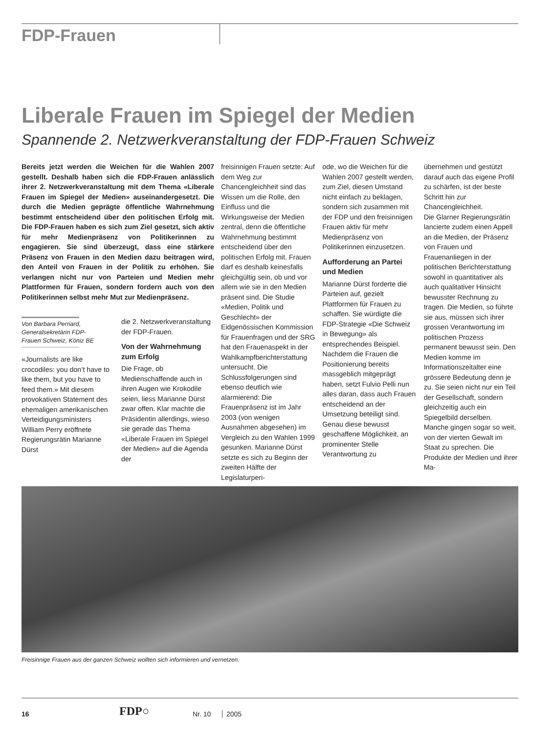FDP-Frauen
Liberale Frauen im Spiegel der Medien
Spannende 2. Netzwerkveranstaltung der FDP-Frauen Schweiz
Bereits jetzt werden die Weichen für die Wahlen 2007 gestellt. Deshalb haben sich die FDP-Frauen anlässlich ihrer 2. Netzwerkveranstaltung mit dem Thema «Liberale Frauen im Spiegel der Medien» auseinandergesetzt. Die durch die Medien geprägte öffentliche Wahrnehmung bestimmt entscheidend über den politischen Erfolg mit. Die FDP-Frauen haben es sich zum Ziel gesetzt, sich aktiv für mehr Medienpräsenz von Politikerinnen zu engagieren. Sie sind überzeugt, dass eine stärkere Präsenz von Frauen in den Medien dazu beitragen wird, den Anteil von Frauen in der Politik zu erhöhen. Sie verlangen nicht nur von Parteien und Medien mehr Plattformen für Frauen, sondern fordern auch von den Politikerinnen selbst mehr Mut zur Medienpräsenz.
Von Barbara Perriard,
Generalsekretärin FDP-
Frauen Schweiz, Köniz BE
«Journalists are like crocodiles: you don’t have to like them, but you have to feed them.» Mit diesem provokativen Statement des ehemaligen amerikanischen Verteidigungsministers William Perry eröffnete Regierungsrätin Marianne Dürst
die 2. Netzwerkveranstaltung der FDP-Frauen.
Von der Wahrnehmung zum Erfolg
Die Frage, ob Medienschaffende auch in ihren Augen wie Krokodile seien, liess Marianne Dürst zwar offen. Klar machte die Präsidentin allerdings, wieso sie gerade das Thema «Liberale Frauen im Spiegel der Medien» auf die Agenda der
freisinnigen Frauen setzte: Auf dem Weg zur Chancengleichheit sind das Wissen um die Rolle, den Einfluss und die Wirkungsweise der Medien zentral, denn die öffentliche Wahrnehmung bestimmt entscheidend über den politischen Erfolg mit. Frauen darf es deshalb keinesfalls gleichgültig sein, ob und vor allem wie sie in den Medien präsent sind. Die Studie «Medien, Politik und Geschlecht» der Eidgenössischen Kommission für Frauenfragen und der SRG hat den Frauenaspekt in der Wahlkampfberichterstattung untersucht. Die Schlussfolgerungen sind ebenso deutlich wie alarmierend: Die Frauenpräsenz ist im Jahr 2003 (von wenigen Ausnahmen abgesehen) im Vergleich zu den Wahlen 1999 gesunken. Marianne Dürst setzte es sich zu Beginn der zweiten Hälfte der Legislaturperi-
ode, wo die Weichen für die Wahlen 2007 gestellt werden, zum Ziel, diesen Umstand nicht einfach zu beklagen, sondern sich zusammen mit der FDP und den freisinnigen Frauen aktiv für mehr Medienpräsenz von Politikerinnen einzusetzen.
Aufforderung an Partei und Medien
Marianne Dürst forderte die Parteien auf, gezielt Plattformen für Frauen zu schaffen. Sie würdigte die FDP-Strategie «Die Schweiz in Bewegung» als entsprechendes Beispiel. Nachdem die Frauen die Positionierung bereits massgeblich mitgeprägt haben, setzt Fulvio Pelli nun alles daran, dass auch Frauen entscheidend an der Umsetzung beteiligt sind. Genau diese bewusst geschaffene Möglichkeit, an prominenter Stelle Verantwortung zu
übernehmen und gestützt darauf auch das eigene Profil zu schärfen, ist der beste Schritt hin zur Chancengleichheit.
Die Glarner Regierungsrätin lancierte zudem einen Appell an die Medien, der Präsenz von Frauen und Frauenanliegen in der politischen Berichterstattung sowohl in quantitativer als auch qualitativer Hinsicht bewusster Rechnung zu tragen. Die Medien, so führte sie aus, müssen sich ihrer grossen Verantwortung im politischen Prozess permanent bewusst sein. Den Medien komme im Informationszeitalter eine grössere Bedeutung denn je zu. Sie seien nicht nur ein Teil der Gesellschaft, sondern gleichzeitig auch ein Spiegelbild derselben. Manche gingen sogar so weit, von der vierten Gewalt im Staat zu sprechen. Die Produkte der Medien und ihrer Ma-
Freisinnige Frauen aus der ganzen Schweiz wollten sich informieren und vernetzen.
16 FDP○ Nr. 10 2005